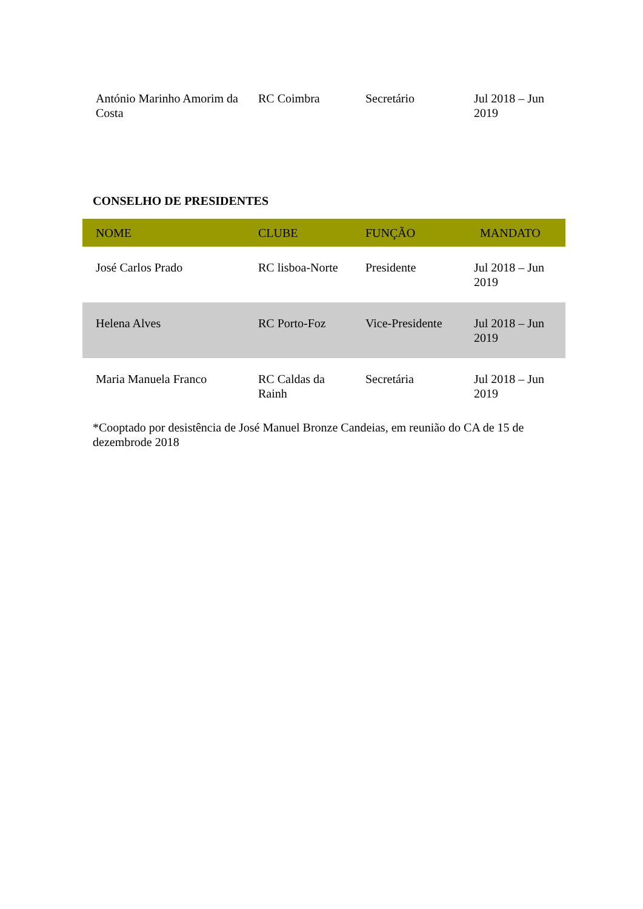| António Marinho Amorim da Costa | RC Coimbra | Secretário | Jul 2018 – Jun 2019 |
CONSELHO DE PRESIDENTES
| NOME | CLUBE | FUNÇÃO | MANDATO |
| --- | --- | --- | --- |
| José Carlos Prado | RC lisboa-Norte | Presidente | Jul 2018 – Jun 2019 |
| Helena Alves | RC Porto-Foz | Vice-Presidente | Jul 2018 – Jun 2019 |
| Maria Manuela Franco | RC Caldas da Rainh | Secretária | Jul 2018 – Jun 2019 |
*Cooptado por desistência de José Manuel Bronze Candeias, em reunião do CA de 15 de dezembrode 2018